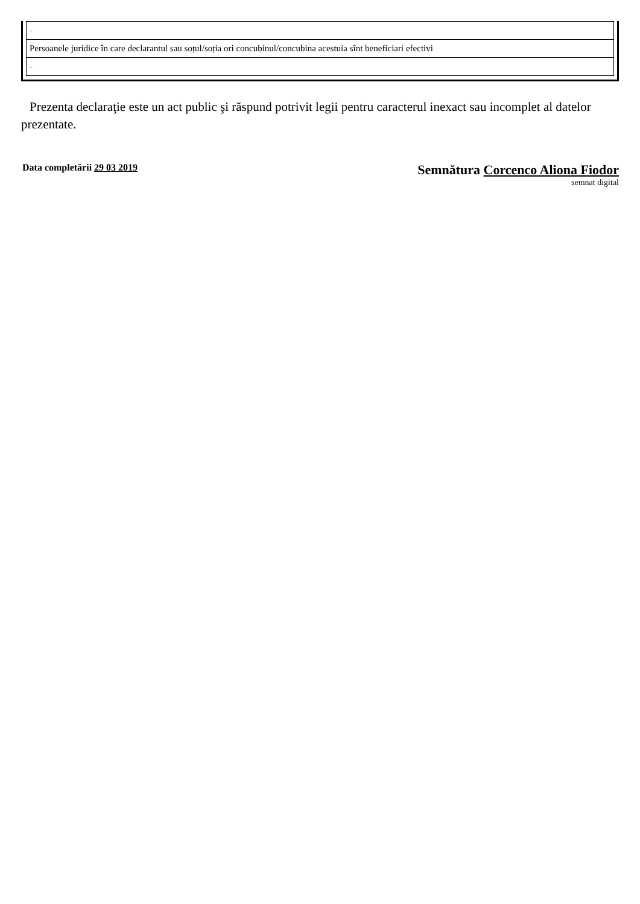| - |
| Persoanele juridice în care declarantul sau soțul/soția ori concubinul/concubina acestuia sînt beneficiari efectivi |
| - |
Prezenta declaraţie este un act public şi răspund potrivit legii pentru caracterul inexact sau incomplet al datelor prezentate.
Data completării 29 03 2019
Semnătura Corcenco Aliona Fiodor
semnat digital